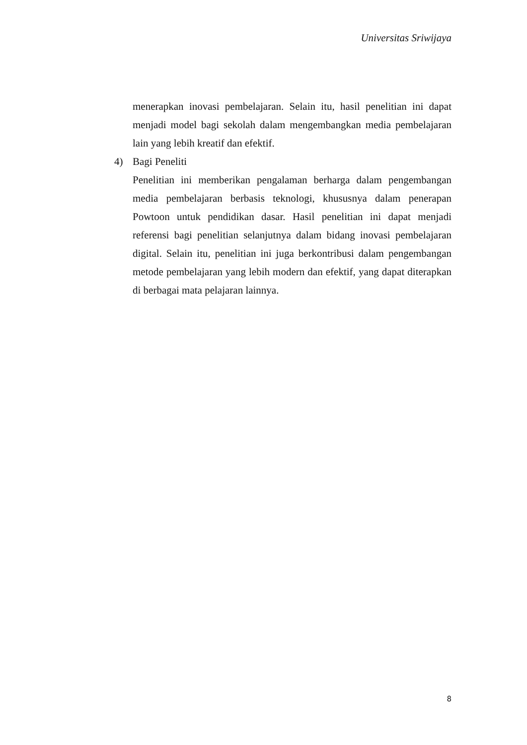Universitas Sriwijaya
menerapkan inovasi pembelajaran. Selain itu, hasil penelitian ini dapat menjadi model bagi sekolah dalam mengembangkan media pembelajaran lain yang lebih kreatif dan efektif.
4) Bagi Peneliti
Penelitian ini memberikan pengalaman berharga dalam pengembangan media pembelajaran berbasis teknologi, khususnya dalam penerapan Powtoon untuk pendidikan dasar. Hasil penelitian ini dapat menjadi referensi bagi penelitian selanjutnya dalam bidang inovasi pembelajaran digital. Selain itu, penelitian ini juga berkontribusi dalam pengembangan metode pembelajaran yang lebih modern dan efektif, yang dapat diterapkan di berbagai mata pelajaran lainnya.
8